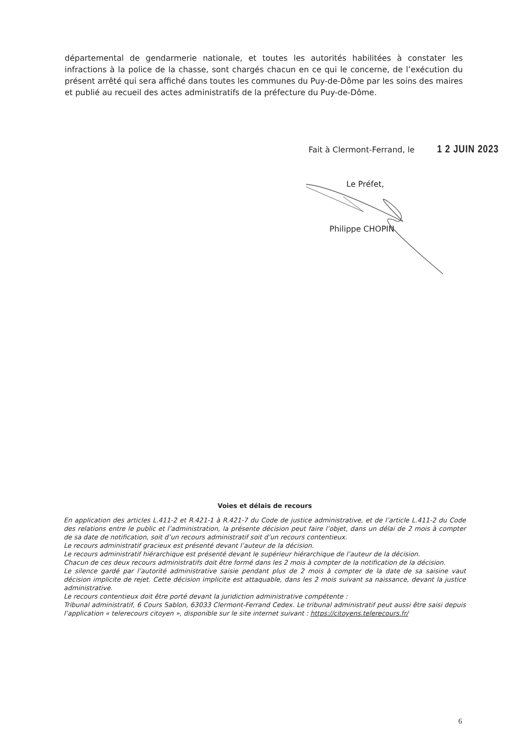départemental de gendarmerie nationale, et toutes les autorités habilitées à constater les infractions à la police de la chasse, sont chargés chacun en ce qui le concerne, de l’exécution du présent arrêté qui sera affiché dans toutes les communes du Puy-de-Dôme par les soins des maires et publié au recueil des actes administratifs de la préfecture du Puy-de-Dôme.
Fait à Clermont-Ferrand, le 1 2 JUIN 2023
Le Préfet,
Philippe CHOPIN
Voies et délais de recours
En application des articles L.411-2 et R.421-1 à R.421-7 du Code de justice administrative, et de l’article L.411-2 du Code des relations entre le public et l’administration, la présente décision peut faire l’objet, dans un délai de 2 mois à compter de sa date de notification, soit d’un recours administratif soit d’un recours contentieux.
Le recours administratif gracieux est présenté devant l’auteur de la décision.
Le recours administratif hiérarchique est présenté devant le supérieur hiérarchique de l’auteur de la décision.
Chacun de ces deux recours administratifs doit être formé dans les 2 mois à compter de la notification de la décision.
Le silence gardé par l’autorité administrative saisie pendant plus de 2 mois à compter de la date de sa saisine vaut décision implicite de rejet. Cette décision implicite est attaquable, dans les 2 mois suivant sa naissance, devant la justice administrative.
Le recours contentieux doit être porté devant la juridiction administrative compétente :
Tribunal administratif, 6 Cours Sablon, 63033 Clermont-Ferrand Cedex. Le tribunal administratif peut aussi être saisi depuis l’application « telerecours citoyen », disponible sur le site internet suivant : https://citoyens.telerecours.fr/
6